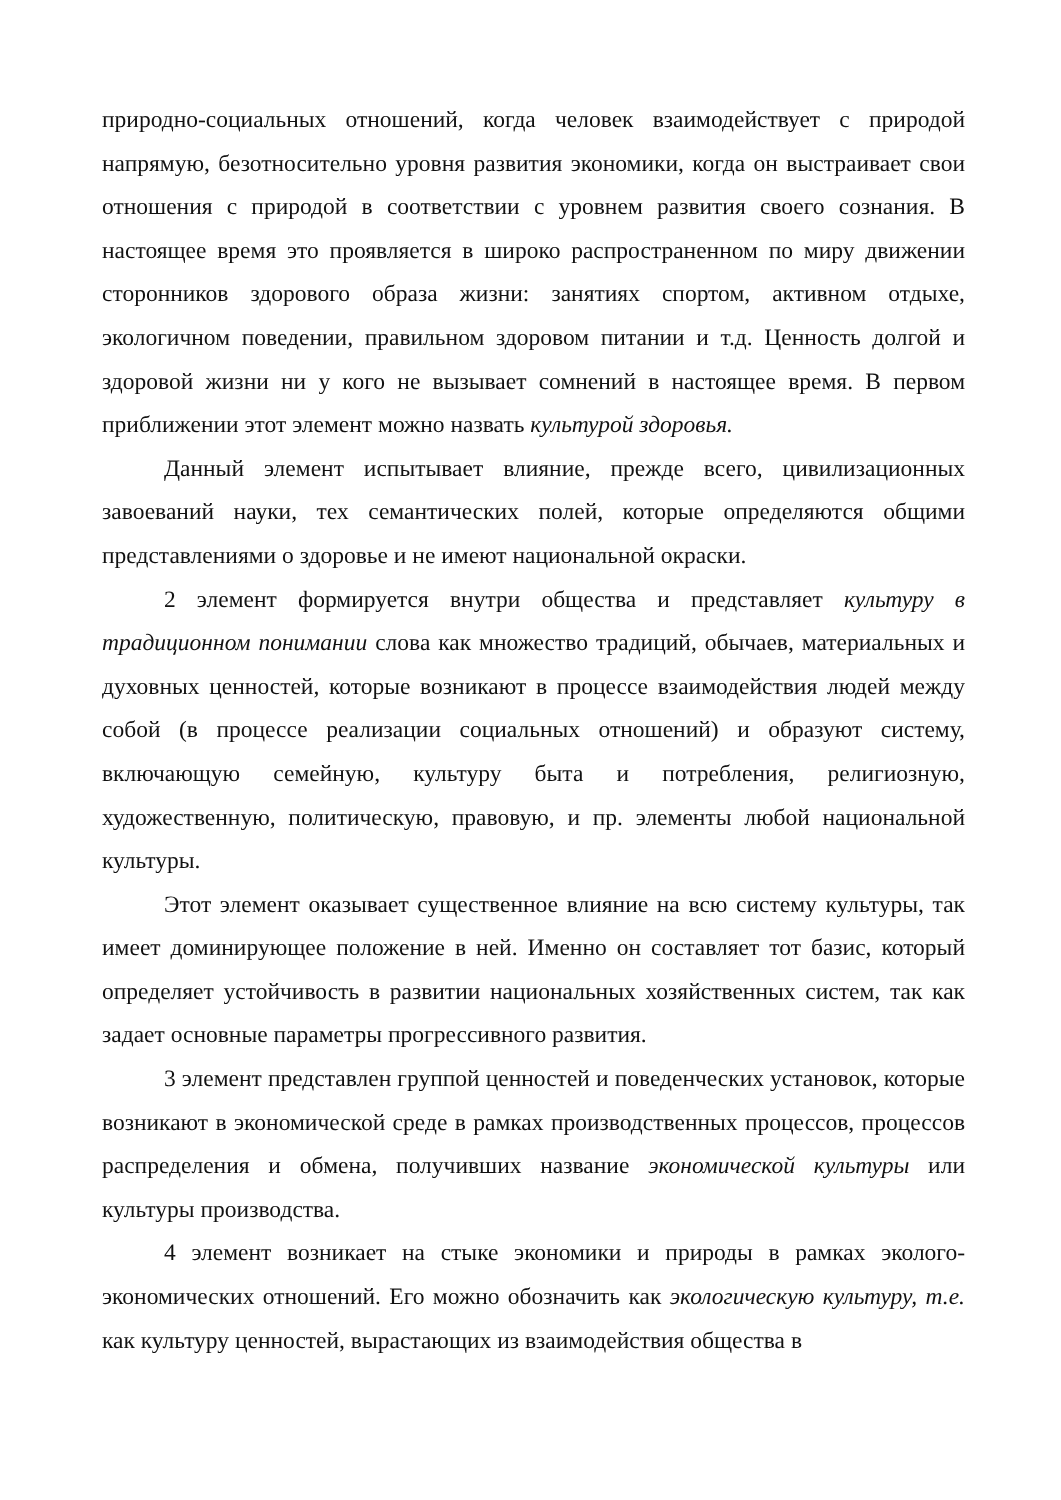природно-социальных отношений, когда человек взаимодействует с природой напрямую, безотносительно уровня развития экономики, когда он выстраивает свои отношения с природой в соответствии с уровнем развития своего сознания. В настоящее время это проявляется в широко распространенном по миру движении сторонников здорового образа жизни: занятиях спортом, активном отдыхе, экологичном поведении, правильном здоровом питании и т.д. Ценность долгой и здоровой жизни ни у кого не вызывает сомнений в настоящее время. В первом приближении этот элемент можно назвать культурой здоровья.
Данный элемент испытывает влияние, прежде всего, цивилизационных завоеваний науки, тех семантических полей, которые определяются общими представлениями о здоровье и не имеют национальной окраски.
2 элемент формируется внутри общества и представляет культуру в традиционном понимании слова как множество традиций, обычаев, материальных и духовных ценностей, которые возникают в процессе взаимодействия людей между собой (в процессе реализации социальных отношений) и образуют систему, включающую семейную, культуру быта и потребления, религиозную, художественную, политическую, правовую, и пр. элементы любой национальной культуры.
Этот элемент оказывает существенное влияние на всю систему культуры, так имеет доминирующее положение в ней. Именно он составляет тот базис, который определяет устойчивость в развитии национальных хозяйственных систем, так как задает основные параметры прогрессивного развития.
3 элемент представлен группой ценностей и поведенческих установок, которые возникают в экономической среде в рамках производственных процессов, процессов распределения и обмена, получивших название экономической культуры или культуры производства.
4 элемент возникает на стыке экономики и природы в рамках эколого-экономических отношений. Его можно обозначить как экологическую культуру, т.е. как культуру ценностей, вырастающих из взаимодействия общества в